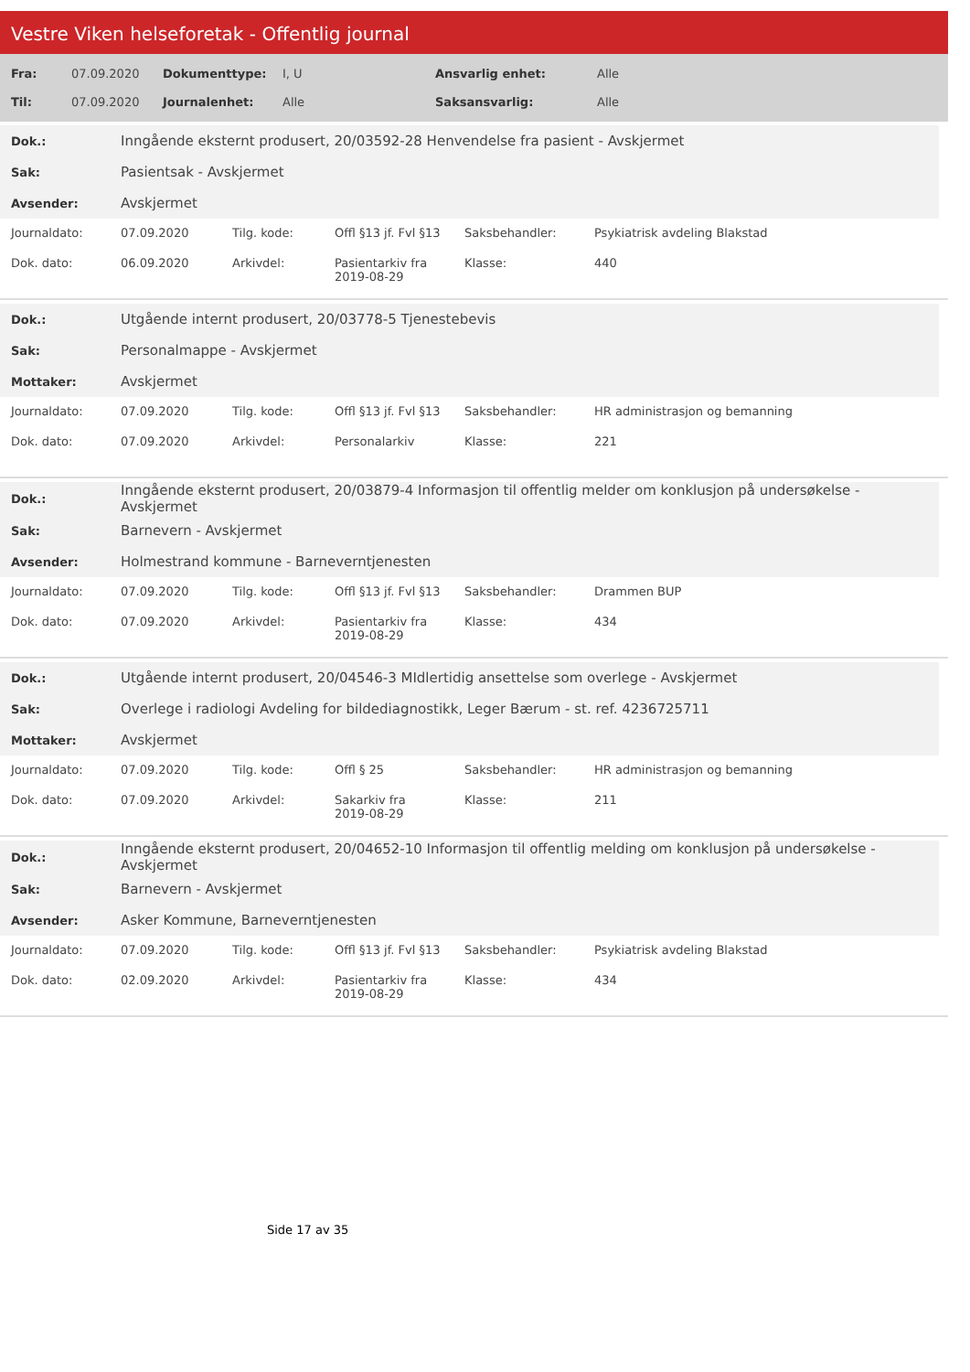Vestre Viken helseforetak - Offentlig journal
| Fra: | 07.09.2020 | Dokumenttype: | I, U | Ansvarlig enhet: | Alle |
| Til: | 07.09.2020 | Journalenhet: | Alle | Saksansvarlig: | Alle |
| Dok.: | Inngående eksternt produsert, 20/03592-28 Henvendelse fra pasient - Avskjermet |
| Sak: | Pasientsak - Avskjermet |
| Avsender: | Avskjermet |
| Journaldato: | 07.09.2020 | Tilg. kode: | Offl §13 jf. Fvl §13 | Saksbehandler: | Psykiatrisk avdeling Blakstad |
| Dok. dato: | 06.09.2020 | Arkivdel: | Pasientarkiv fra 2019-08-29 | Klasse: | 440 |
| Dok.: | Utgående internt produsert, 20/03778-5 Tjenestebevis |
| Sak: | Personalmappe - Avskjermet |
| Mottaker: | Avskjermet |
| Journaldato: | 07.09.2020 | Tilg. kode: | Offl §13 jf. Fvl §13 | Saksbehandler: | HR administrasjon og bemanning |
| Dok. dato: | 07.09.2020 | Arkivdel: | Personalarkiv | Klasse: | 221 |
| Dok.: | Inngående eksternt produsert, 20/03879-4 Informasjon til offentlig melder om konklusjon på undersøkelse - Avskjermet |
| Sak: | Barnevern - Avskjermet |
| Avsender: | Holmestrand kommune - Barneverntjenesten |
| Journaldato: | 07.09.2020 | Tilg. kode: | Offl §13 jf. Fvl §13 | Saksbehandler: | Drammen BUP |
| Dok. dato: | 07.09.2020 | Arkivdel: | Pasientarkiv fra 2019-08-29 | Klasse: | 434 |
| Dok.: | Utgående internt produsert, 20/04546-3 MIdlertidig ansettelse som overlege - Avskjermet |
| Sak: | Overlege i radiologi Avdeling for bildediagnostikk, Leger Bærum - st. ref. 4236725711 |
| Mottaker: | Avskjermet |
| Journaldato: | 07.09.2020 | Tilg. kode: | Offl § 25 | Saksbehandler: | HR administrasjon og bemanning |
| Dok. dato: | 07.09.2020 | Arkivdel: | Sakarkiv fra 2019-08-29 | Klasse: | 211 |
| Dok.: | Inngående eksternt produsert, 20/04652-10 Informasjon til offentlig melding om konklusjon på undersøkelse - Avskjermet |
| Sak: | Barnevern - Avskjermet |
| Avsender: | Asker Kommune, Barneverntjenesten |
| Journaldato: | 07.09.2020 | Tilg. kode: | Offl §13 jf. Fvl §13 | Saksbehandler: | Psykiatrisk avdeling Blakstad |
| Dok. dato: | 02.09.2020 | Arkivdel: | Pasientarkiv fra 2019-08-29 | Klasse: | 434 |
Side 17 av 35